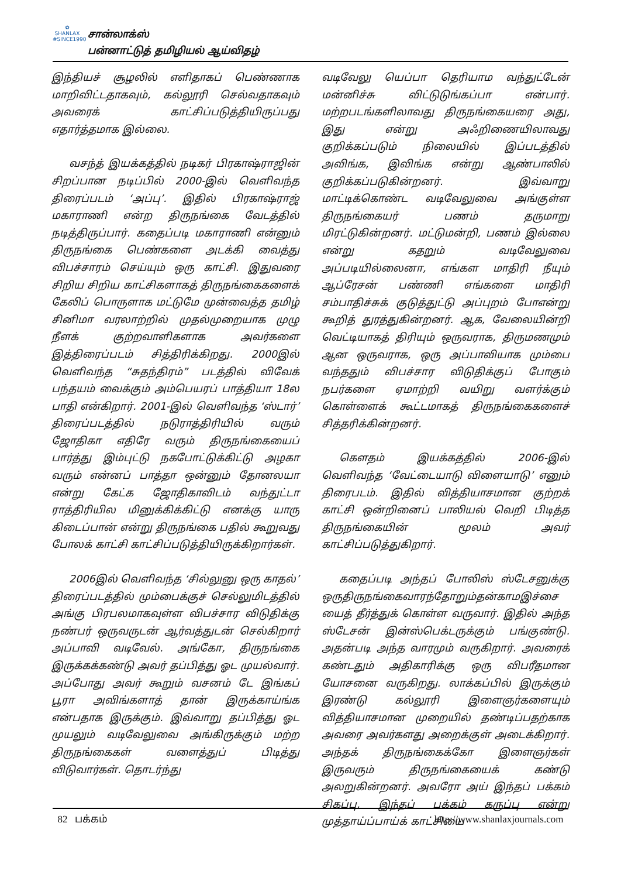✿
SHANLAX
#SINCE1990
சான்லாக்ஸ்
பன்னாட்டுத் தமிழியல் ஆய்விதழ்
இந்தியச் சூழலில் எளிதாகப் பெண்ணாக மாறிவிட்டதாகவும், கல்லூரி செல்வதாகவும் அவரைக் காட்சிப்படுத்தியிருப்பது எதார்த்தமாக இல்லை.
வசந்த் இயக்கத்தில் நடிகர் பிரகாஷ்ராஜின் சிறப்பான நடிப்பில் 2000-இல் வெளிவந்த திரைப்படம் ‘அப்பு’. இதில் பிரகாஷ்ராஜ் மகாராணி என்ற திருநங்கை வேடத்தில் நடித்திருப்பார். கதைப்படி மகாராணி என்னும் திருநங்கை பெண்களை அடக்கி வைத்து விபச்சாரம் செய்யும் ஒரு காட்சி. இதுவரை சிறிய சிறிய காட்சிகளாகத் திருநங்கைகளைக் கேலிப் பொருளாக மட்டுமே முன்வைத்த தமிழ் சினிமா வரலாற்றில் முதல்முறையாக முழு நீளக் குற்றவாளிகளாக அவர்களை இத்திரைப்படம் சித்திரிக்கிறது. 2000இல் வெளிவந்த “சுதந்திரம்” படத்தில் விவேக் பந்தயம் வைக்கும் அம்பெயரப் பாத்தியா 18ல பாதி என்கிறார். 2001-இல் வெளிவந்த ‘ஸ்டார்’ திரைப்படத்தில் நடுராத்திரியில் வரும் ஜோதிகா எதிரே வரும் திருநங்கையைப் பார்த்து இம்புட்டு நகபோட்டுக்கிட்டு அழகா வரும் என்னப் பாத்தா ஒன்னும் தோனலயா என்று கேட்க ஜோதிகாவிடம் வந்துட்டா ராத்திரியில மினுக்கிக்கிட்டு எனக்கு யாரு கிடைப்பான் என்று திருநங்கை பதில் கூறுவது போலக் காட்சி காட்சிப்படுத்தியிருக்கிறார்கள்.
2006இல் வெளிவந்த ‘சில்லுனு ஒரு காதல்’ திரைப்படத்தில் மும்பைக்குச் செல்லுமிடத்தில் அங்கு பிரபலமாகவுள்ள விபச்சார விடுதிக்கு நண்பர் ஒருவருடன் ஆர்வத்துடன் செல்கிறார் அப்பாவி வடிவேல். அங்கோ, திருநங்கை இருக்கக்கண்டு அவர் தப்பித்து ஓட முயல்வார். அப்போது அவர் கூறும் வசனம் டே இங்கப் பூரா அவிங்களாத் தான் இருக்காய்ங்க என்பதாக இருக்கும். இவ்வாறு தப்பித்து ஓட முயலும் வடிவேலுவை அங்கிருக்கும் மற்ற திருநங்கைகள் வளைத்துப் பிடித்து விடுவார்கள். தொடர்ந்து
வடிவேலு யெப்பா தெரியாம வந்துட்டேன் மன்னிச்சு விட்டுடுங்கப்பா என்பார். மற்றபடங்களிலாவது திருநங்கையரை அது, இது என்று அஃறிணையிலாவது குறிக்கப்படும் நிலையில் இப்படத்தில் அவிங்க, இவிங்க என்று ஆண்பாலில் குறிக்கப்படுகின்றனர். இவ்வாறு மாட்டிக்கொண்ட வடிவேலுவை அங்குள்ள திருநங்கையர் பணம் தருமாறு மிரட்டுகின்றனர். மட்டுமன்றி, பணம் இல்லை என்று கதறும் வடிவேலுவை அப்படியில்லைனா, எங்கள மாதிரி நீயும் ஆப்ரேசன் பண்ணி எங்களை மாதிரி சம்பாதிச்சுக் குடுத்துட்டு அப்புறம் போஎன்று கூறித் துரத்துகின்றனர். ஆக, வேலையின்றி வெட்டியாகத் திரியும் ஒருவராக, திருமணமும் ஆன ஒருவராக, ஒரு அப்பாவியாக மும்பை வந்ததும் விபச்சார விடுதிக்குப் போகும் நபர்களை ஏமாற்றி வயிறு வளர்க்கும் கொள்ளைக் கூட்டமாகத் திருநங்கைகளைச் சித்தரிக்கின்றனர்.
கௌதம் இயக்கத்தில் 2006-இல் வெளிவந்த ‘வேட்டையாடு விளையாடு’ எனும் திரைபடம். இதில் வித்தியாசமான குற்றக் காட்சி ஒன்றினைப் பாலியல் வெறி பிடித்த திருநங்கையின் மூலம் அவர் காட்சிப்படுத்துகிறார்.
கதைப்படி அந்தப் போலிஸ் ஸ்டேசனுக்கு ஒருதிருநங்கைவாரந்தோறும்தன்காமஇச்சை யைத் தீர்த்துக் கொள்ள வருவார். இதில் அந்த ஸ்டேசன் இன்ஸ்பெக்டருக்கும் பங்குண்டு. அதன்படி அந்த வாரமும் வருகிறார். அவரைக் கண்டதும் அதிகாரிக்கு ஒரு விபரீதமான யோசனை வருகிறது. லாக்கப்பில் இருக்கும் இரண்டு கல்லூரி இளைஞர்களையும் வித்தியாசமான முறையில் தண்டிப்பதற்காக அவரை அவர்களது அறைக்குள் அடைக்கிறார். அந்தக் திருநங்கைக்கோ இளைஞர்கள் இருவரும் திருநங்கையைக் கண்டு அலறுகின்றனர். அவரோ அய் இந்தப் பக்கம் சிகப்பு, இந்தப் பக்கம் கருப்பு என்று முத்தாய்ப்பாய்க் காட்சியை
82 பக்கம் http://www.shanlaxjournals.com